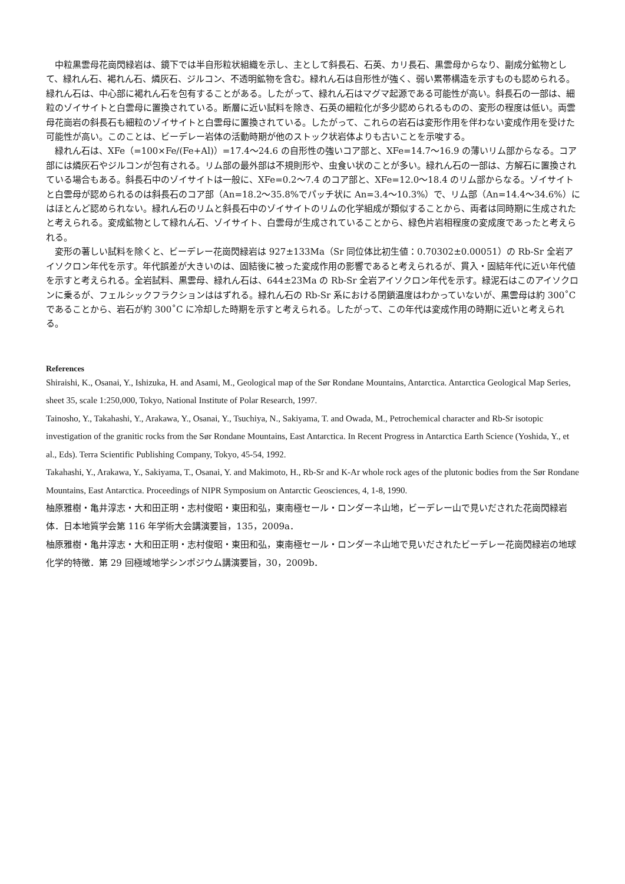中粒黒雲母花崗閃緑岩は、鏡下では半自形粒状組織を示し、主として斜長石、石英、カリ長石、黒雲母からなり、副成分鉱物として、緑れん石、褐れん石、燐灰石、ジルコン、不透明鉱物を含む。緑れん石は自形性が強く、弱い累帯構造を示すものも認められる。緑れん石は、中心部に褐れん石を包有することがある。したがって、緑れん石はマグマ起源である可能性が高い。斜長石の一部は、細粒のゾイサイトと白雲母に置換されている。断層に近い試料を除き、石英の細粒化が多少認められるものの、変形の程度は低い。両雲母花崗岩の斜長石も細粒のゾイサイトと白雲母に置換されている。したがって、これらの岩石は変形作用を伴わない変成作用を受けた可能性が高い。このことは、ビーデレー岩体の活動時期が他のストック状岩体よりも古いことを示唆する。
緑れん石は、XFe（=100×Fe/(Fe+Al)）=17.4～24.6 の自形性の強いコア部と、XFe=14.7～16.9 の薄いリム部からなる。コア部には燐灰石やジルコンが包有される。リム部の最外部は不規則形や、虫食い状のことが多い。緑れん石の一部は、方解石に置換されている場合もある。斜長石中のゾイサイトは一般に、XFe=0.2～7.4 のコア部と、XFe=12.0～18.4 のリム部からなる。ゾイサイトと白雲母が認められるのは斜長石のコア部（An=18.2～35.8%でパッチ状に An=3.4～10.3%）で、リム部（An=14.4～34.6%）にはほとんど認められない。緑れん石のリムと斜長石中のゾイサイトのリムの化学組成が類似することから、両者は同時期に生成されたと考えられる。変成鉱物として緑れん石、ゾイサイト、白雲母が生成されていることから、緑色片岩相程度の変成度であったと考えられる。
変形の著しい試料を除くと、ビーデレー花崗閃緑岩は 927±133Ma（Sr 同位体比初生値：0.70302±0.00051）の Rb-Sr 全岩アイソクロン年代を示す。年代誤差が大きいのは、固結後に被った変成作用の影響であると考えられるが、貫入・固結年代に近い年代値を示すと考えられる。全岩試料、黒雲母、緑れん石は、644±23Ma の Rb-Sr 全岩アイソクロン年代を示す。緑泥石はこのアイソクロンに乗るが、フェルシックフラクションははずれる。緑れん石の Rb-Sr 系における閉鎖温度はわかっていないが、黒雲母は約 300˚C であることから、岩石が約 300˚C に冷却した時期を示すと考えられる。したがって、この年代は変成作用の時期に近いと考えられる。
References
Shiraishi, K., Osanai, Y., Ishizuka, H. and Asami, M., Geological map of the Sør Rondane Mountains, Antarctica. Antarctica Geological Map Series, sheet 35, scale 1:250,000, Tokyo, National Institute of Polar Research, 1997.
Tainosho, Y., Takahashi, Y., Arakawa, Y., Osanai, Y., Tsuchiya, N., Sakiyama, T. and Owada, M., Petrochemical character and Rb-Sr isotopic investigation of the granitic rocks from the Sør Rondane Mountains, East Antarctica. In Recent Progress in Antarctica Earth Science (Yoshida, Y., et al., Eds). Terra Scientific Publishing Company, Tokyo, 45-54, 1992.
Takahashi, Y., Arakawa, Y., Sakiyama, T., Osanai, Y. and Makimoto, H., Rb-Sr and K-Ar whole rock ages of the plutonic bodies from the Sør Rondane Mountains, East Antarctica. Proceedings of NIPR Symposium on Antarctic Geosciences, 4, 1-8, 1990.
柚原雅樹・亀井淳志・大和田正明・志村俊昭・東田和弘，東南極セール・ロンダーネ山地，ビーデレー山で見いだされた花崗閃緑岩体．日本地質学会第 116 年学術大会講演要旨，135，2009a．
柚原雅樹・亀井淳志・大和田正明・志村俊昭・東田和弘，東南極セール・ロンダーネ山地で見いだされたビーデレー花崗閃緑岩の地球化学的特徴．第 29 回極域地学シンポジウム講演要旨，30，2009b．